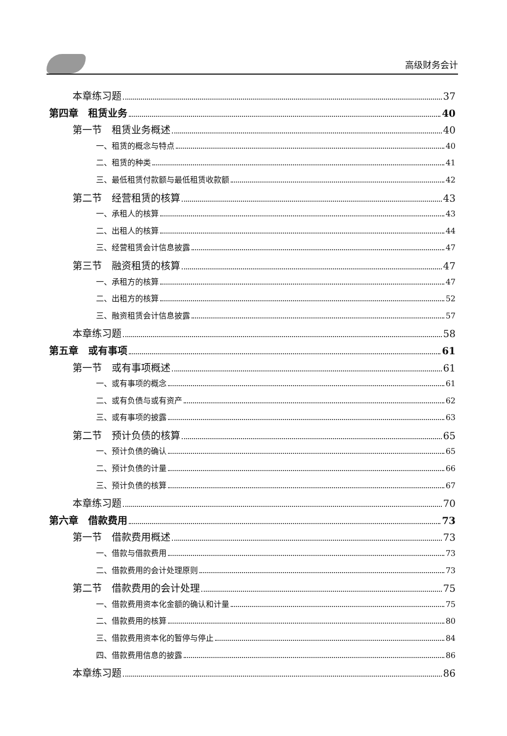高级财务会计
本章练习题 37
第四章　租赁业务 40
第一节　租赁业务概述 40
一、租赁的概念与特点 40
二、租赁的种类 41
三、最低租赁付款额与最低租赁收款额 42
第二节　经营租赁的核算 43
一、承租人的核算 43
二、出租人的核算 44
三、经营租赁会计信息披露 47
第三节　融资租赁的核算 47
一、承租方的核算 47
二、出租方的核算 52
三、融资租赁会计信息披露 57
本章练习题 58
第五章　或有事项 61
第一节　或有事项概述 61
一、或有事项的概念 61
二、或有负债与或有资产 62
三、或有事项的披露 63
第二节　预计负债的核算 65
一、预计负债的确认 65
二、预计负债的计量 66
三、预计负债的核算 67
本章练习题 70
第六章　借款费用 73
第一节　借款费用概述 73
一、借款与借款费用 73
二、借款费用的会计处理原则 73
第二节　借款费用的会计处理 75
一、借款费用资本化金额的确认和计量 75
二、借款费用的核算 80
三、借款费用资本化的暂停与停止 84
四、借款费用信息的披露 86
本章练习题 86